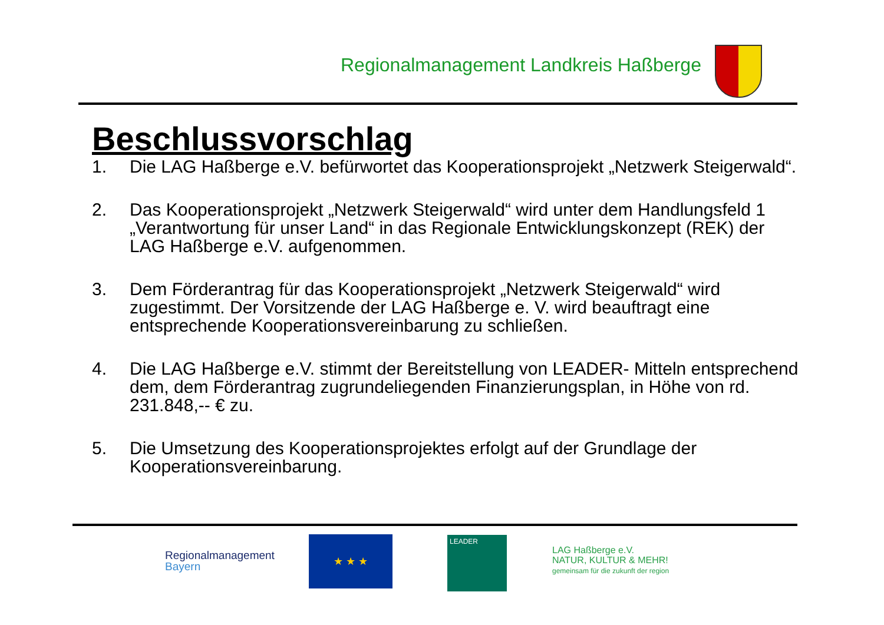Regionalmanagement Landkreis Haßberge
Beschlussvorschlag
1. Die LAG Haßberge e.V. befürwortet das Kooperationsprojekt „Netzwerk Steigerwald“.
2. Das Kooperationsprojekt „Netzwerk Steigerwald“ wird unter dem Handlungsfeld 1 „Verantwortung für unser Land“ in das Regionale Entwicklungskonzept (REK) der LAG Haßberge e.V. aufgenommen.
3. Dem Förderantrag für das Kooperationsprojekt „Netzwerk Steigerwald“ wird zugestimmt. Der Vorsitzende der LAG Haßberge e. V. wird beauftragt eine entsprechende Kooperationsvereinbarung zu schließen.
4. Die LAG Haßberge e.V. stimmt der Bereitstellung von LEADER- Mitteln entsprechend dem, dem Förderantrag zugrundeliegenden Finanzierungsplan, in Höhe von rd. 231.848,-- € zu.
5. Die Umsetzung des Kooperationsprojektes erfolgt auf der Grundlage der Kooperationsvereinbarung.
Regionalmanagement
Bayern
★ ★ ★ LEADER
LAG Haßberge e.V.
NATUR, KULTUR & MEHR!
gemeinsam für die zukunft der region